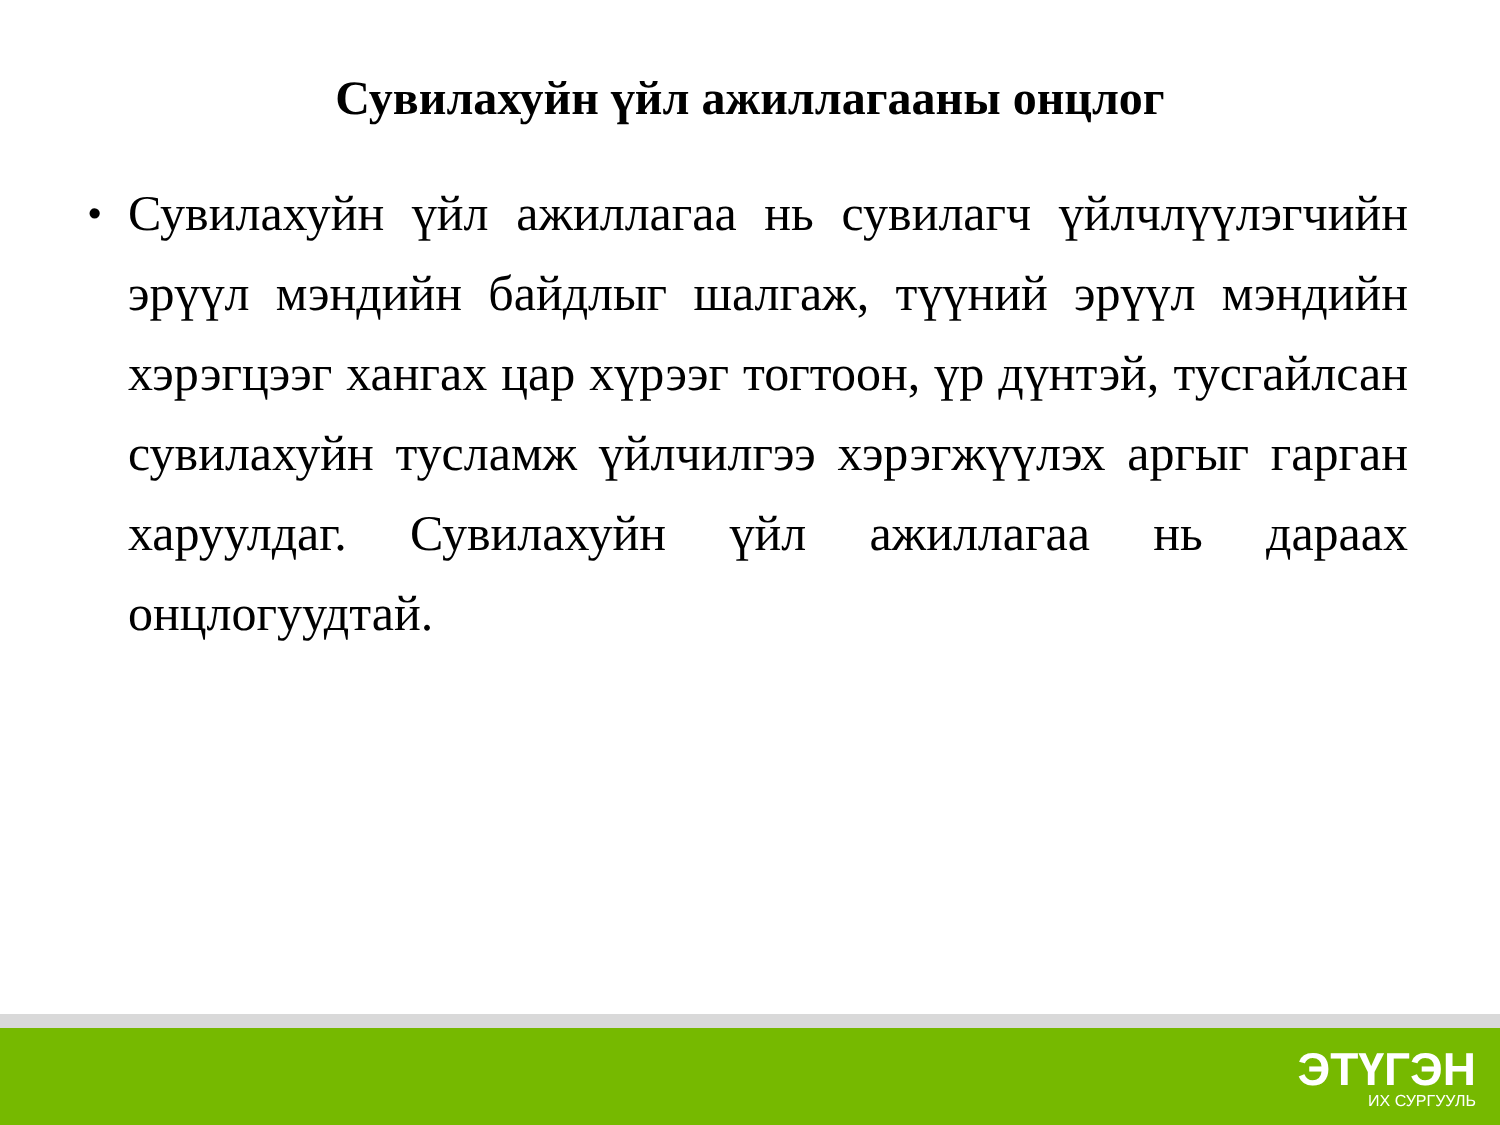Сувилахуйн үйл ажиллагааны онцлог
•
Сувилахуйн үйл ажиллагаа нь сувилагч үйлчлүүлэгчийн эрүүл мэндийн байдлыг шалгаж, түүний эрүүл мэндийн хэрэгцээг хангах цар хүрээг тогтоон, үр дүнтэй, тусгайлсан сувилахуйн тусламж үйлчилгээ хэрэгжүүлэх аргыг гарган харуулдаг. Сувилахуйн үйл ажиллагаа нь дараах онцлогуудтай.
ЭТҮГЭН
ИХ СУРГУУЛЬ